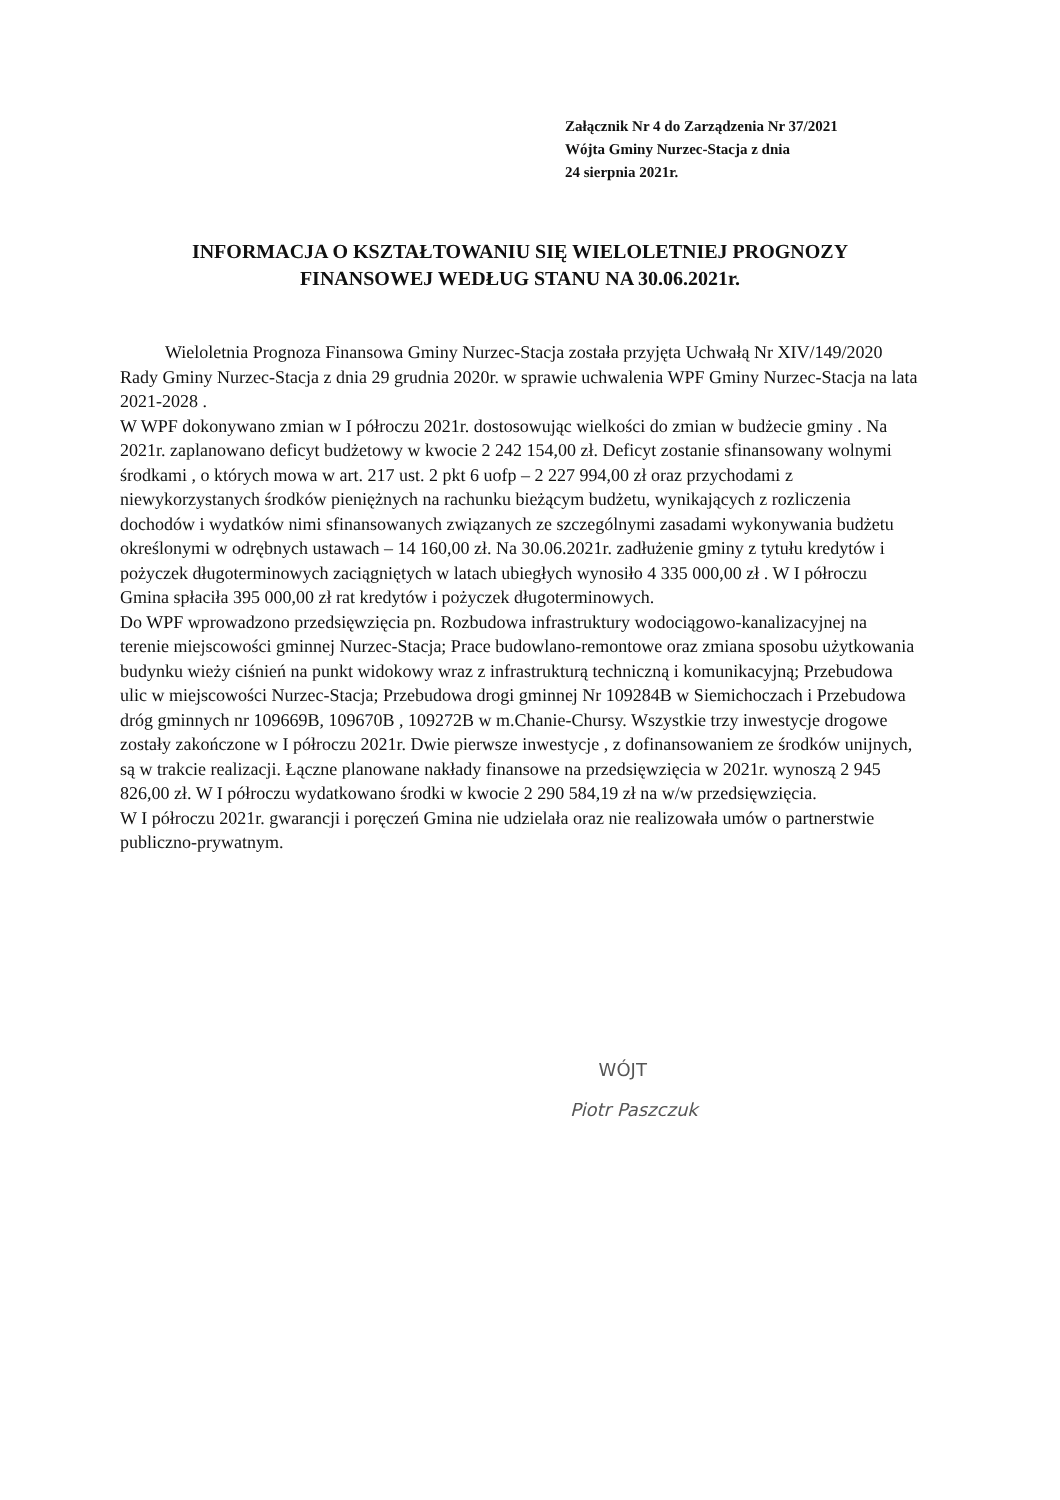Załącznik Nr 4 do Zarządzenia Nr 37/2021
Wójta Gminy Nurzec-Stacja z dnia
24 sierpnia 2021r.
INFORMACJA O KSZTAŁTOWANIU SIĘ WIELOLETNIEJ PROGNOZY
FINANSOWEJ WEDŁUG STANU NA 30.06.2021r.
Wieloletnia Prognoza Finansowa Gminy Nurzec-Stacja została przyjęta Uchwałą Nr XIV/149/2020 Rady Gminy Nurzec-Stacja z dnia 29 grudnia 2020r. w sprawie uchwalenia WPF Gminy Nurzec-Stacja na lata 2021-2028 .
W WPF dokonywano zmian w I półroczu 2021r. dostosowując wielkości do zmian w budżecie gminy . Na 2021r. zaplanowano deficyt budżetowy w kwocie 2 242 154,00 zł. Deficyt zostanie sfinansowany wolnymi środkami , o których mowa w art. 217 ust. 2 pkt 6 uofp – 2 227 994,00 zł oraz przychodami z niewykorzystanych środków pieniężnych na rachunku bieżącym budżetu, wynikających z rozliczenia dochodów i wydatków nimi sfinansowanych związanych ze szczególnymi zasadami wykonywania budżetu określonymi w odrębnych ustawach – 14 160,00 zł. Na 30.06.2021r. zadłużenie gminy z tytułu kredytów i pożyczek długoterminowych zaciągniętych w latach ubiegłych wynosiło 4 335 000,00 zł . W I półroczu Gmina spłaciła 395 000,00 zł rat kredytów i pożyczek długoterminowych.
Do WPF wprowadzono przedsięwzięcia pn. Rozbudowa infrastruktury wodociągowo-kanalizacyjnej na terenie miejscowości gminnej Nurzec-Stacja; Prace budowlano-remontowe oraz zmiana sposobu użytkowania budynku wieży ciśnień na punkt widokowy wraz z infrastrukturą techniczną i komunikacyjną; Przebudowa ulic w miejscowości Nurzec-Stacja; Przebudowa drogi gminnej Nr 109284B w Siemichoczach i Przebudowa dróg gminnych nr 109669B, 109670B , 109272B w m.Chanie-Chursy. Wszystkie trzy inwestycje drogowe zostały zakończone w I półroczu 2021r. Dwie pierwsze inwestycje , z dofinansowaniem ze środków unijnych, są w trakcie realizacji. Łączne planowane nakłady finansowe na przedsięwzięcia w 2021r. wynoszą 2 945 826,00 zł. W I półroczu wydatkowano środki w kwocie 2 290 584,19 zł na w/w przedsięwzięcia.
W I półroczu 2021r. gwarancji i poręczeń Gmina nie udzielała oraz nie realizowała umów o partnerstwie publiczno-prywatnym.
WÓJT
Piotr Paszczuk